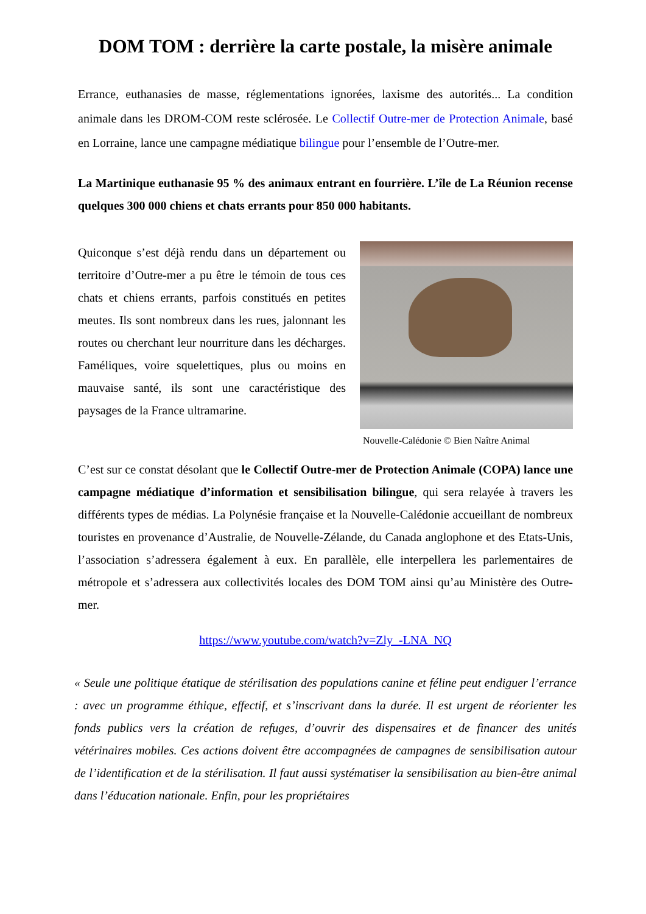DOM TOM : derrière la carte postale, la misère animale
Errance, euthanasies de masse, réglementations ignorées, laxisme des autorités... La condition animale dans les DROM-COM reste sclérosée. Le Collectif Outre-mer de Protection Animale, basé en Lorraine, lance une campagne médiatique bilingue pour l’ensemble de l’Outre-mer.
La Martinique euthanasie 95 % des animaux entrant en fourrière. L’île de La Réunion recense quelques 300 000 chiens et chats errants pour 850 000 habitants.
Quiconque s’est déjà rendu dans un département ou territoire d’Outre-mer a pu être le témoin de tous ces chats et chiens errants, parfois constitués en petites meutes. Ils sont nombreux dans les rues, jalonnant les routes ou cherchant leur nourriture dans les décharges. Faméliques, voire squelettiques, plus ou moins en mauvaise santé, ils sont une caractéristique des paysages de la France ultramarine.
Nouvelle-Calédonie © Bien Naître Animal
C’est sur ce constat désolant que le Collectif Outre-mer de Protection Animale (COPA) lance une campagne médiatique d’information et sensibilisation bilingue, qui sera relayée à travers les différents types de médias. La Polynésie française et la Nouvelle-Calédonie accueillant de nombreux touristes en provenance d’Australie, de Nouvelle-Zélande, du Canada anglophone et des Etats-Unis, l’association s’adressera également à eux. En parallèle, elle interpellera les parlementaires de métropole et s’adressera aux collectivités locales des DOM TOM ainsi qu’au Ministère des Outre-mer.
https://www.youtube.com/watch?v=Zly_-LNA_NQ
« Seule une politique étatique de stérilisation des populations canine et féline peut endiguer l’errance : avec un programme éthique, effectif, et s’inscrivant dans la durée. Il est urgent de réorienter les fonds publics vers la création de refuges, d’ouvrir des dispensaires et de financer des unités vétérinaires mobiles. Ces actions doivent être accompagnées de campagnes de sensibilisation autour de l’identification et de la stérilisation. Il faut aussi systématiser la sensibilisation au bien-être animal dans l’éducation nationale. Enfin, pour les propriétaires